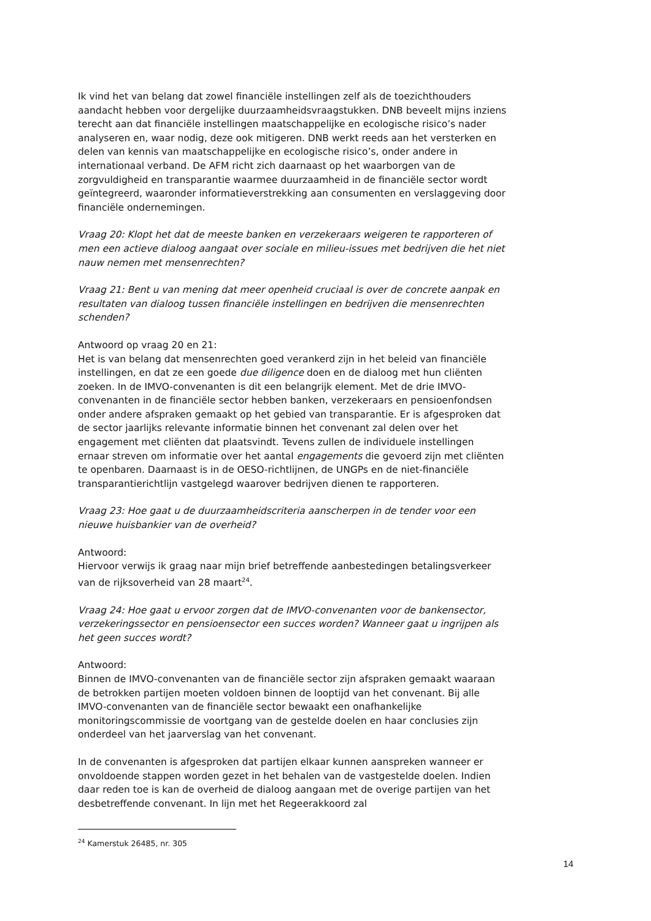Ik vind het van belang dat zowel financiële instellingen zelf als de toezichthouders aandacht hebben voor dergelijke duurzaamheidsvraagstukken. DNB beveelt mijns inziens terecht aan dat financiële instellingen maatschappelijke en ecologische risico’s nader analyseren en, waar nodig, deze ook mitigeren. DNB werkt reeds aan het versterken en delen van kennis van maatschappelijke en ecologische risico’s, onder andere in internationaal verband. De AFM richt zich daarnaast op het waarborgen van de zorgvuldigheid en transparantie waarmee duurzaamheid in de financiële sector wordt geïntegreerd, waaronder informatieverstrekking aan consumenten en verslaggeving door financiële ondernemingen.
Vraag 20: Klopt het dat de meeste banken en verzekeraars weigeren te rapporteren of men een actieve dialoog aangaat over sociale en milieu-issues met bedrijven die het niet nauw nemen met mensenrechten?
Vraag 21: Bent u van mening dat meer openheid cruciaal is over de concrete aanpak en resultaten van dialoog tussen financiële instellingen en bedrijven die mensenrechten schenden?
Antwoord op vraag 20 en 21:
Het is van belang dat mensenrechten goed verankerd zijn in het beleid van financiële instellingen, en dat ze een goede due diligence doen en de dialoog met hun cliënten zoeken. In de IMVO-convenanten is dit een belangrijk element. Met de drie IMVO-convenanten in de financiële sector hebben banken, verzekeraars en pensioenfondsen onder andere afspraken gemaakt op het gebied van transparantie. Er is afgesproken dat de sector jaarlijks relevante informatie binnen het convenant zal delen over het engagement met cliënten dat plaatsvindt. Tevens zullen de individuele instellingen ernaar streven om informatie over het aantal engagements die gevoerd zijn met cliënten te openbaren. Daarnaast is in de OESO-richtlijnen, de UNGPs en de niet-financiële transparantierichtlijn vastgelegd waarover bedrijven dienen te rapporteren.
Vraag 23: Hoe gaat u de duurzaamheidscriteria aanscherpen in de tender voor een nieuwe huisbankier van de overheid?
Antwoord:
Hiervoor verwijs ik graag naar mijn brief betreffende aanbestedingen betalingsverkeer van de rijksoverheid van 28 maart<sup>24</sup>.
Vraag 24: Hoe gaat u ervoor zorgen dat de IMVO-convenanten voor de bankensector, verzekeringssector en pensioensector een succes worden? Wanneer gaat u ingrijpen als het geen succes wordt?
Antwoord:
Binnen de IMVO-convenanten van de financiële sector zijn afspraken gemaakt waaraan de betrokken partijen moeten voldoen binnen de looptijd van het convenant. Bij alle IMVO-convenanten van de financiële sector bewaakt een onafhankelijke monitoringscommissie de voortgang van de gestelde doelen en haar conclusies zijn onderdeel van het jaarverslag van het convenant.
In de convenanten is afgesproken dat partijen elkaar kunnen aanspreken wanneer er onvoldoende stappen worden gezet in het behalen van de vastgestelde doelen. Indien daar reden toe is kan de overheid de dialoog aangaan met de overige partijen van het desbetreffende convenant. In lijn met het Regeerakkoord zal
<sup>24</sup> Kamerstuk 26485, nr. 305
14